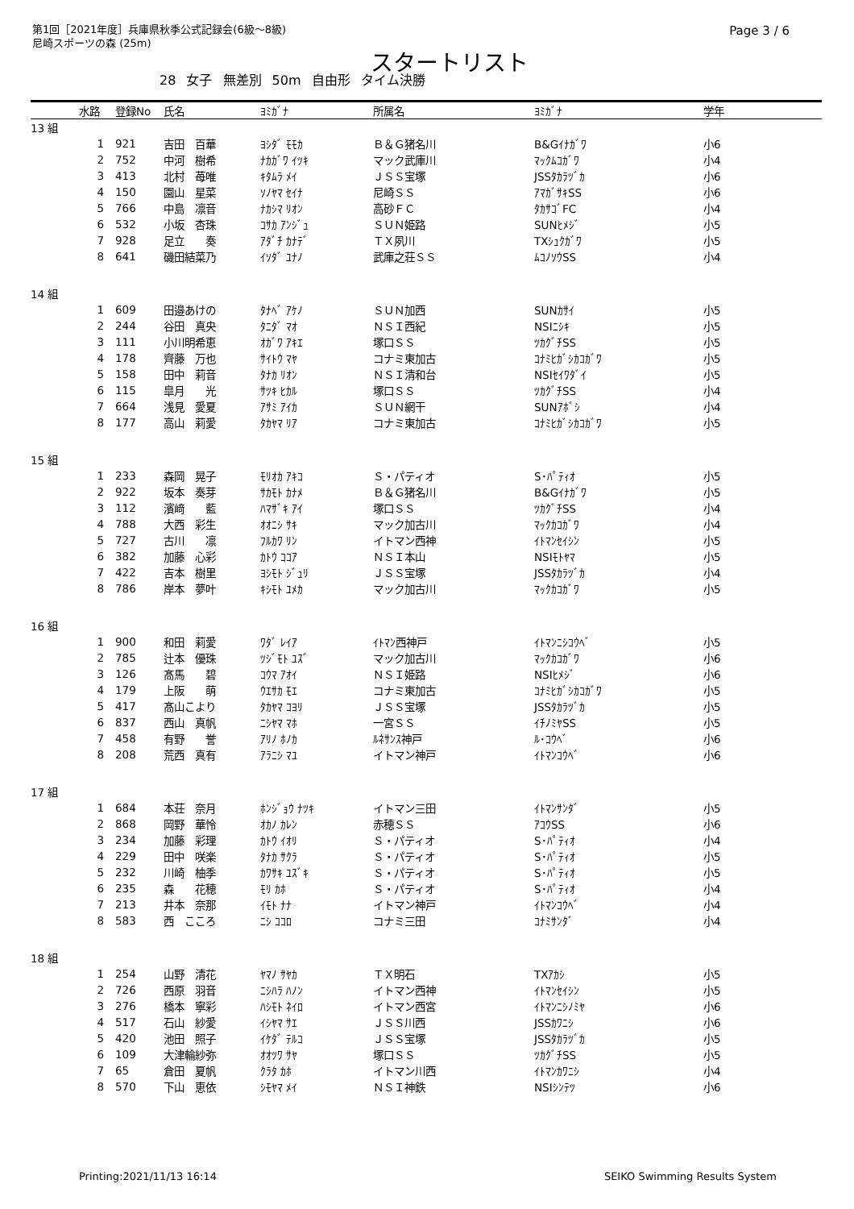第1回［2021年度］兵庫県秋季公式記録会(6級～8級)
尼崎スポーツの森 (25m)
Page 3 / 6
スタートリスト
28 女子 無差別 50m 自由形 タイム決勝
| | 水路 | 登録No | 氏名 | ﾖﾐｶﾞﾅ | 所属名 | ﾖﾐｶﾞﾅ | 学年 |
| --- | --- | --- | --- | --- | --- | --- | --- |
| 13 組 | | | | | | | |
| | 1 | 921 | 吉田 百華 | ﾖｼﾀﾞ ﾓﾓｶ | Ｂ＆Ｇ猪名川 | B&Gｲﾅｶﾞﾜ | 小6 |
| | 2 | 752 | 中河 樹希 | ﾅｶｶﾞﾜ ｲﾂｷ | マック武庫川 | ﾏｯｸﾑｺｶﾞﾜ | 小4 |
| | 3 | 413 | 北村 苺唯 | ｷﾀﾑﾗ ﾒｲ | ＪＳＳ宝塚 | JSSﾀｶﾗﾂﾞｶ | 小6 |
| | 4 | 150 | 園山 星菜 | ｿﾉﾔﾏ ｾｲﾅ | 尼崎ＳＳ | ｱﾏｶﾞｻｷSS | 小6 |
| | 5 | 766 | 中島 凛音 | ﾅｶｼﾏ ﾘｵﾝ | 高砂ＦＣ | ﾀｶｻｺﾞFC | 小4 |
| | 6 | 532 | 小坂 杏珠 | ｺｻｶ ｱﾝｼﾞｭ | ＳＵＮ姫路 | SUNﾋﾒｼﾞ | 小5 |
| | 7 | 928 | 足立 奏 | ｱﾀﾞﾁ ｶﾅﾃﾞ | ＴＸ夙川 | TXｼｭｸｶﾞﾜ | 小5 |
| | 8 | 641 | 磯田結菜乃 | ｲｿﾀﾞ ﾕﾅﾉ | 武庫之荘ＳＳ | ﾑｺﾉｿｳSS | 小4 |
| 14 組 | | | | | | | |
| | 1 | 609 | 田邉あけの | ﾀﾅﾍﾞ ｱｹﾉ | ＳＵＮ加西 | SUNｶｻｲ | 小5 |
| | 2 | 244 | 谷田 真央 | ﾀﾆﾀﾞ ﾏｵ | ＮＳＩ西紀 | NSIﾆｼｷ | 小5 |
| | 3 | 111 | 小川明希恵 | ｵｶﾞﾜ ｱｷｴ | 塚口ＳＳ | ﾂｶｸﾞﾁSS | 小5 |
| | 4 | 178 | 齊藤 万也 | ｻｲﾄｳ ﾏﾔ | コナミ東加古 | ｺﾅﾐﾋｶﾞｼｶｺｶﾞﾜ | 小5 |
| | 5 | 158 | 田中 莉音 | ﾀﾅｶ ﾘｵﾝ | ＮＳＩ清和台 | NSIｾｲﾜﾀﾞｲ | 小5 |
| | 6 | 115 | 皐月 光 | ｻﾂｷ ﾋｶﾙ | 塚口ＳＳ | ﾂｶｸﾞﾁSS | 小4 |
| | 7 | 664 | 浅見 愛夏 | ｱｻﾐ ｱｲｶ | ＳＵＮ網干 | SUNｱﾎﾞｼ | 小4 |
| | 8 | 177 | 高山 莉愛 | ﾀｶﾔﾏ ﾘｱ | コナミ東加古 | ｺﾅﾐﾋｶﾞｼｶｺｶﾞﾜ | 小5 |
| 15 組 | | | | | | | |
| | 1 | 233 | 森岡 晃子 | ﾓﾘｵｶ ｱｷｺ | Ｓ・パティオ | S･ﾊﾟﾃｨｵ | 小5 |
| | 2 | 922 | 坂本 奏芽 | ｻｶﾓﾄ ｶﾅﾒ | Ｂ＆Ｇ猪名川 | B&Gｲﾅｶﾞﾜ | 小5 |
| | 3 | 112 | 濱﨑 藍 | ﾊﾏｻﾞｷ ｱｲ | 塚口ＳＳ | ﾂｶｸﾞﾁSS | 小4 |
| | 4 | 788 | 大西 彩生 | ｵｵﾆｼ ｻｷ | マック加古川 | ﾏｯｸｶｺｶﾞﾜ | 小4 |
| | 5 | 727 | 古川 凛 | ﾌﾙｶﾜ ﾘﾝ | イトマン西神 | ｲﾄﾏﾝｾｲｼﾝ | 小5 |
| | 6 | 382 | 加藤 心彩 | ｶﾄｳ ｺｺｱ | ＮＳＩ本山 | NSIﾓﾄﾔﾏ | 小5 |
| | 7 | 422 | 吉本 樹里 | ﾖｼﾓﾄ ｼﾞｭﾘ | ＪＳＳ宝塚 | JSSﾀｶﾗﾂﾞｶ | 小4 |
| | 8 | 786 | 岸本 夢叶 | ｷｼﾓﾄ ﾕﾒｶ | マック加古川 | ﾏｯｸｶｺｶﾞﾜ | 小5 |
| 16 組 | | | | | | | |
| | 1 | 900 | 和田 莉愛 | ﾜﾀﾞ ﾚｲｱ | ｲﾄﾏﾝ西神戸 | ｲﾄﾏﾝﾆｼｺｳﾍﾞ | 小5 |
| | 2 | 785 | 辻本 優珠 | ﾂｼﾞﾓﾄ ﾕｽﾞ | マック加古川 | ﾏｯｸｶｺｶﾞﾜ | 小6 |
| | 3 | 126 | 髙馬 碧 | ｺｳﾏ ｱｵｲ | ＮＳＩ姫路 | NSIﾋﾒｼﾞ | 小6 |
| | 4 | 179 | 上阪 萌 | ｳｴｻｶ ﾓｴ | コナミ東加古 | ｺﾅﾐﾋｶﾞｼｶｺｶﾞﾜ | 小5 |
| | 5 | 417 | 髙山こより | ﾀｶﾔﾏ ｺﾖﾘ | ＪＳＳ宝塚 | JSSﾀｶﾗﾂﾞｶ | 小5 |
| | 6 | 837 | 西山 真帆 | ﾆｼﾔﾏ ﾏﾎ | 一宮ＳＳ | ｲﾁﾉﾐﾔSS | 小5 |
| | 7 | 458 | 有野 誉 | ｱﾘﾉ ﾎﾉｶ | ﾙﾈｻﾝｽ神戸 | ﾙ･ｺｳﾍﾞ | 小6 |
| | 8 | 208 | 荒西 真有 | ｱﾗﾆｼ ﾏﾕ | イトマン神戸 | ｲﾄﾏﾝｺｳﾍﾞ | 小6 |
| 17 組 | | | | | | | |
| | 1 | 684 | 本荘 奈月 | ﾎﾝｼﾞｮｳ ﾅﾂｷ | イトマン三田 | ｲﾄﾏﾝｻﾝﾀﾞ | 小5 |
| | 2 | 868 | 岡野 華怜 | ｵｶﾉ ｶﾚﾝ | 赤穂ＳＳ | ｱｺｳSS | 小6 |
| | 3 | 234 | 加藤 彩理 | ｶﾄｳ ｲｵﾘ | Ｓ・パティオ | S･ﾊﾟﾃｨｵ | 小4 |
| | 4 | 229 | 田中 咲楽 | ﾀﾅｶ ｻｸﾗ | Ｓ・パティオ | S･ﾊﾟﾃｨｵ | 小5 |
| | 5 | 232 | 川崎 柚季 | ｶﾜｻｷ ﾕｽﾞｷ | Ｓ・パティオ | S･ﾊﾟﾃｨｵ | 小5 |
| | 6 | 235 | 森 花穂 | ﾓﾘ ｶﾎ | Ｓ・パティオ | S･ﾊﾟﾃｨｵ | 小4 |
| | 7 | 213 | 井本 奈那 | ｲﾓﾄ ﾅﾅ | イトマン神戸 | ｲﾄﾏﾝｺｳﾍﾞ | 小4 |
| | 8 | 583 | 西 こころ | ﾆｼ ｺｺﾛ | コナミ三田 | ｺﾅﾐｻﾝﾀﾞ | 小4 |
| 18 組 | | | | | | | |
| | 1 | 254 | 山野 清花 | ﾔﾏﾉ ｻﾔｶ | ＴＸ明石 | TXｱｶｼ | 小5 |
| | 2 | 726 | 西原 羽音 | ﾆｼﾊﾗ ﾊﾉﾝ | イトマン西神 | ｲﾄﾏﾝｾｲｼﾝ | 小5 |
| | 3 | 276 | 橋本 寧彩 | ﾊｼﾓﾄ ﾈｲﾛ | イトマン西宮 | ｲﾄﾏﾝﾆｼﾉﾐﾔ | 小6 |
| | 4 | 517 | 石山 紗愛 | ｲｼﾔﾏ ｻｴ | ＪＳＳ川西 | JSSｶﾜﾆｼ | 小6 |
| | 5 | 420 | 池田 照子 | ｲｹﾀﾞ ﾃﾙｺ | ＪＳＳ宝塚 | JSSﾀｶﾗﾂﾞｶ | 小5 |
| | 6 | 109 | 大津輪紗弥 | ｵｵﾂﾜ ｻﾔ | 塚口ＳＳ | ﾂｶｸﾞﾁSS | 小5 |
| | 7 | 65 | 倉田 夏帆 | ｸﾗﾀ ｶﾎ | イトマン川西 | ｲﾄﾏﾝｶﾜﾆｼ | 小4 |
| | 8 | 570 | 下山 恵依 | ｼﾓﾔﾏ ﾒｲ | ＮＳＩ神鉄 | NSIｼﾝﾃﾂ | 小6 |
Printing:2021/11/13 16:14 SEIKO Swimming Results System